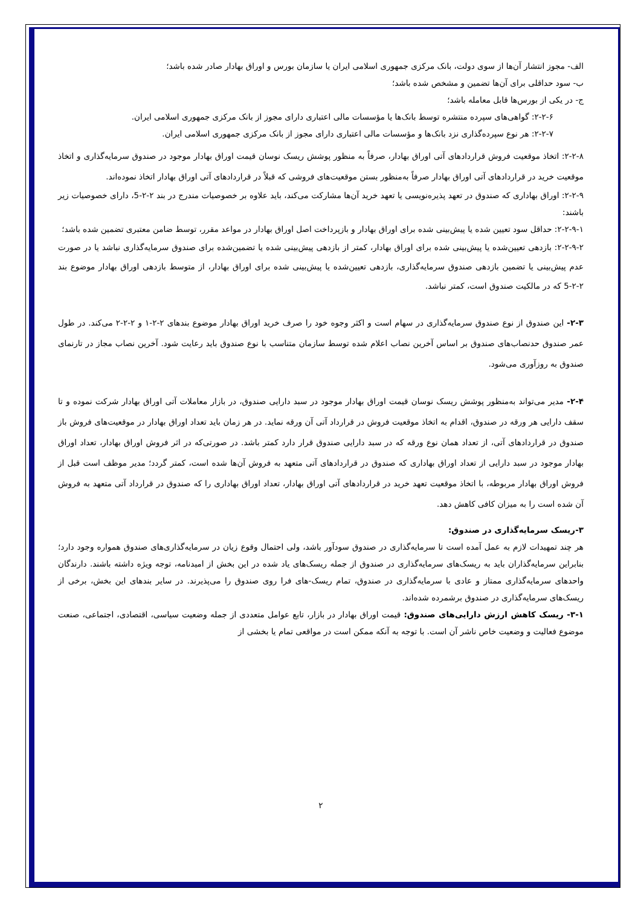الف- مجوز انتشار آن‌ها از سوی دولت، بانک مرکزی جمهوری اسلامی ایران یا سازمان بورس و اوراق بهادار صادر شده باشد؛
ب- سود حداقلی برای آن‌ها تضمین و مشخص شده باشد؛
ج- در یکی از بورس‌ها قابل معامله باشد؛
۲-۲-۶: گواهی‌های سپرده منتشره توسط بانک‌ها یا مؤسسات مالی اعتباری دارای مجوز از بانک مرکزی جمهوری اسلامی ایران.
۲-۲-۷: هر نوع سپرده‌گذاری نزد بانک‌ها و مؤسسات مالی اعتباری دارای مجوز از بانک مرکزی جمهوری اسلامی ایران.
۲-۲-۸: اتخاذ موقعیت فروش قراردادهای آتی اوراق بهادار، صرفاً به منظور پوشش ریسک نوسان قیمت اوراق بهادار موجود در صندوق سرمایه‌گذاری و اتخاذ موقعیت خرید در قراردادهای آتی اوراق بهادار صرفاً به‌منظور بستن موقعیت‌های فروشی که قبلاً در قراردادهای آتی اوراق بهادار اتخاذ نموده‌اند.
۲-۲-۹: اوراق بهاداری که صندوق در تعهد پذیره‌نویسی یا تعهد خرید آن‌ها مشارکت می‌کند، باید علاوه بر خصوصیات مندرج در بند ۲-۲-5، دارای خصوصیات زیر باشند:
۲-۲-۹-۱: حداقل سود تعیین شده یا پیش‌بینی شده برای اوراق بهادار و بازپرداخت اصل اوراق بهادار در مواعد مقرر، توسط ضامن معتبری تضمین شده باشد؛
۲-۲-۹-۲: بازدهی تعیین‌شده یا پیش‌بینی شده برای اوراق بهادار، کمتر از بازدهی پیش‌بینی شده یا تضمین‌شده برای صندوق سرمایه‌گذاری نباشد یا در صورت عدم پیش‌بینی یا تضمین بازدهی صندوق سرمایه‌گذاری، بازدهی تعیین‌شده یا پیش‌بینی شده برای اوراق بهادار، از متوسط بازدهی اوراق بهادار موضوع بند ۲-۲-5 که در مالکیت صندوق است، کمتر نباشد.
۲-۳- این صندوق از نوع صندوق سرمایه‌گذاری در سهام است و اکثر وجوه خود را صرف خرید اوراق بهادار موضوع بندهای ۲-۲-۱ و ۲-۲-۲ می‌کند. در طول عمر صندوق حدنصاب‌های صندوق بر اساس آخرین نصاب اعلام شده توسط سازمان متناسب با نوع صندوق باید رعایت شود. آخرین نصاب مجاز در تارنمای صندوق به روزآوری می‌شود.
۲-۴- مدیر می‌تواند به‌منظور پوشش ریسک نوسان قیمت اوراق بهادار موجود در سبد دارایی صندوق، در بازار معاملات آتی اوراق بهادار شرکت نموده و تا سقف دارایی هر ورقه در صندوق، اقدام به اتخاذ موقعیت فروش در قرارداد آتی آن ورقه نماید. در هر زمان باید تعداد اوراق بهادار در موقعیت‌های فروش باز صندوق در قراردادهای آتی، از تعداد همان نوع ورقه که در سبد دارایی صندوق قرار دارد کمتر باشد. در صورتی‌که در اثر فروش اوراق بهادار، تعداد اوراق بهادار موجود در سبد دارایی از تعداد اوراق بهاداری که صندوق در قراردادهای آتی متعهد به فروش آن‌ها شده است، کمتر گردد؛ مدیر موظف است قبل از فروش اوراق بهادار مربوطه، با اتخاذ موقعیت تعهد خرید در قراردادهای آتی اوراق بهادار، تعداد اوراق بهاداری را که صندوق در قرارداد آتی متعهد به فروش آن شده است را به میزان کافی کاهش دهد.
۳-ریسک سرمایه‌گذاری در صندوق:
هر چند تمهیدات لازم به عمل آمده است تا سرمایه‌گذاری در صندوق سودآور باشد، ولی احتمال وقوع زیان در سرمایه‌گذاری‌های صندوق همواره وجود دارد؛ بنابراین سرمایه‌گذاران باید به ریسک‌های سرمایه‌گذاری در صندوق از جمله ریسک‌های یاد شده در این بخش از امیدنامه، توجه ویژه داشته باشند. دارندگان واحدهای سرمایه‌گذاری ممتاز و عادی با سرمایه‌گذاری در صندوق، تمام ریسک-های فرا روی صندوق را می‌پذیرند. در سایر بندهای این بخش، برخی از ریسک‌های سرمایه‌گذاری در صندوق برشمرده شده‌اند.
۳-۱- ریسک کاهش ارزش دارایی‌های صندوق: قیمت اوراق بهادار در بازار، تابع عوامل متعددی از جمله وضعیت سیاسی، اقتصادی، اجتماعی، صنعت موضوع فعالیت و وضعیت خاص ناشر آن است. با توجه به آنکه ممکن است در مواقعی تمام یا بخشی از
۲